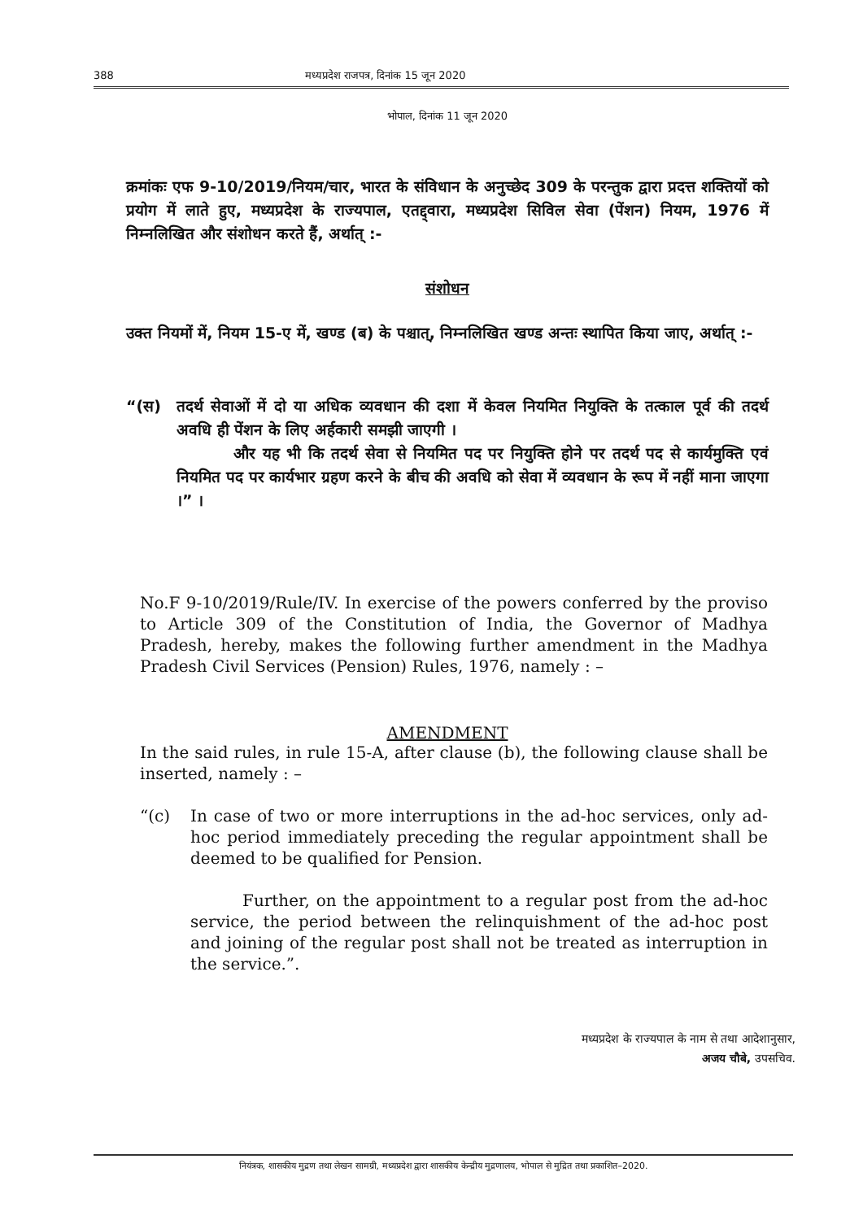388 मध्यप्रदेश राजपत्र, दिनांक 15 जून 2020
भोपाल, दिनांक 11 जून 2020
क्रमांकः एफ 9-10/2019/नियम/चार, भारत के संविधान के अनुच्छेद 309 के परन्तुक द्वारा प्रदत्त शक्तियों को प्रयोग में लाते हुए, मध्यप्रदेश के राज्यपाल, एतद्द्वारा, मध्यप्रदेश सिविल सेवा (पेंशन) नियम, 1976 में निम्नलिखित और संशोधन करते हैं, अर्थात् :-
संशोधन
उक्त नियमों में, नियम 15-ए में, खण्ड (ब) के पश्चात्, निम्नलिखित खण्ड अन्तः स्थापित किया जाए, अर्थात् :-
“(स) तदर्थ सेवाओं में दो या अधिक व्यवधान की दशा में केवल नियमित नियुक्ति के तत्काल पूर्व की तदर्थ अवधि ही पेंशन के लिए अर्हकारी समझी जाएगी ।
और यह भी कि तदर्थ सेवा से नियमित पद पर नियुक्ति होने पर तदर्थ पद से कार्यमुक्ति एवं नियमित पद पर कार्यभार ग्रहण करने के बीच की अवधि को सेवा में व्यवधान के रूप में नहीं माना जाएगा ।” ।
No.F 9-10/2019/Rule/IV. In exercise of the powers conferred by the proviso to Article 309 of the Constitution of India, the Governor of Madhya Pradesh, hereby, makes the following further amendment in the Madhya Pradesh Civil Services (Pension) Rules, 1976, namely : –
AMENDMENT
In the said rules, in rule 15-A, after clause (b), the following clause shall be inserted, namely : –
“(c) In case of two or more interruptions in the ad-hoc services, only ad-hoc period immediately preceding the regular appointment shall be deemed to be qualified for Pension.
Further, on the appointment to a regular post from the ad-hoc service, the period between the relinquishment of the ad-hoc post and joining of the regular post shall not be treated as interruption in the service.”.
मध्यप्रदेश के राज्यपाल के नाम से तथा आदेशानुसार,
अजय चौबे, उपसचिव.
नियंत्रक, शासकीय मुद्रण तथा लेखन सामग्री, मध्यप्रदेश द्वारा शासकीय केन्द्रीय मुद्रणालय, भोपाल से मुद्रित तथा प्रकाशित–2020.